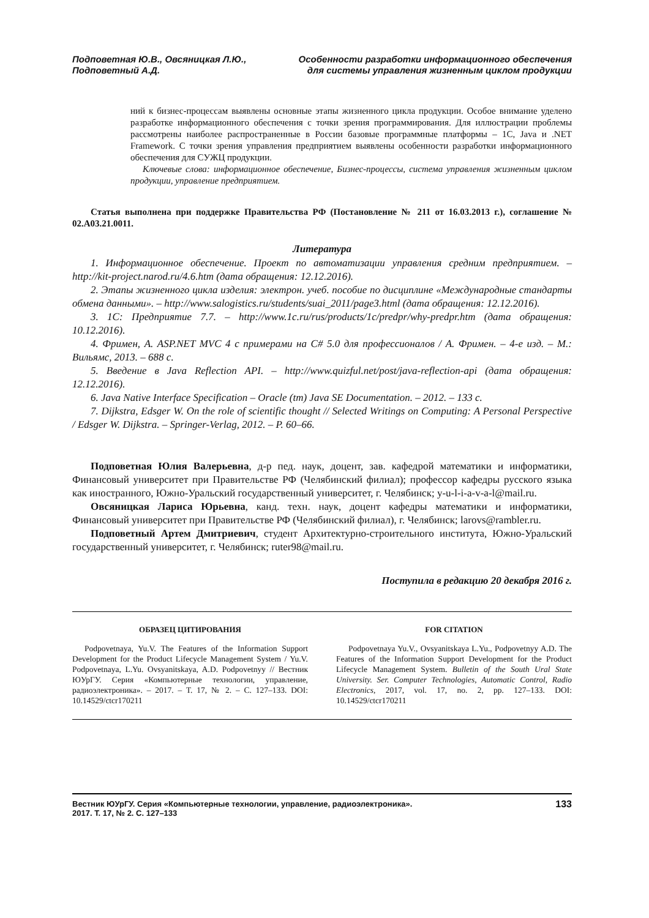Подповетная Ю.В., Овсяницкая Л.Ю.,
Подповетный А.Д.
Особенности разработки информационного обеспечения
для системы управления жизненным циклом продукции
ний к бизнес-процессам выявлены основные этапы жизненного цикла продукции. Особое внимание уделено разработке информационного обеспечения с точки зрения программирования. Для иллюстрации проблемы рассмотрены наиболее распространенные в России базовые программные платформы – 1С, Java и .NET Framework. С точки зрения управления предприятием выявлены особенности разработки информационного обеспечения для СУЖЦ продукции.
Ключевые слова: информационное обеспечение, Бизнес-процессы, система управления жизненным циклом продукции, управление предприятием.
Статья выполнена при поддержке Правительства РФ (Постановление № 211 от 16.03.2013 г.), соглашение № 02.A03.21.0011.
Литература
1. Информационное обеспечение. Проект по автоматизации управления средним предприятием. – http://kit-project.narod.ru/4.6.htm (дата обращения: 12.12.2016).
2. Этапы жизненного цикла изделия: электрон. учеб. пособие по дисциплине «Международные стандарты обмена данными». – http://www.salogistics.ru/students/suai_2011/page3.html (дата обращения: 12.12.2016).
3. 1С: Предприятие 7.7. – http://www.1c.ru/rus/products/1c/predpr/why-predpr.htm (дата обращения: 10.12.2016).
4. Фримен, А. ASP.NET MVC 4 с примерами на C# 5.0 для профессионалов / А. Фримен. – 4-е изд. – М.: Вильямс, 2013. – 688 с.
5. Введение в Java Reflection API. – http://www.quizful.net/post/java-reflection-api (дата обращения: 12.12.2016).
6. Java Native Interface Specification – Oracle (tm) Java SE Documentation. – 2012. – 133 с.
7. Dijkstra, Edsger W. On the role of scientific thought // Selected Writings on Computing: A Personal Perspective / Edsger W. Dijkstra. – Springer-Verlag, 2012. – P. 60–66.
Подповетная Юлия Валерьевна, д-р пед. наук, доцент, зав. кафедрой математики и информатики, Финансовый университет при Правительстве РФ (Челябинский филиал); профессор кафедры русского языка как иностранного, Южно-Уральский государственный университет, г. Челябинск; y-u-l-i-a-v-a-l@mail.ru.
Овсяницкая Лариса Юрьевна, канд. техн. наук, доцент кафедры математики и информатики, Финансовый университет при Правительстве РФ (Челябинский филиал), г. Челябинск; larovs@rambler.ru.
Подповетный Артем Дмитриевич, студент Архитектурно-строительного института, Южно-Уральский государственный университет, г. Челябинск; ruter98@mail.ru.
Поступила в редакцию 20 декабря 2016 г.
ОБРАЗЕЦ ЦИТИРОВАНИЯ
Podpovetnaya, Yu.V. The Features of the Information Support Development for the Product Lifecycle Management System / Yu.V. Podpovetnaya, L.Yu. Ovsyanitskaya, A.D. Podpovetnyy // Вестник ЮУрГУ. Серия «Компьютерные технологии, управление, радиоэлектроника». – 2017. – Т. 17, № 2. – С. 127–133. DOI: 10.14529/ctcr170211
FOR CITATION
Podpovetnaya Yu.V., Ovsyanitskaya L.Yu., Podpovetnyy A.D. The Features of the Information Support Development for the Product Lifecycle Management System. Bulletin of the South Ural State University. Ser. Computer Technologies, Automatic Control, Radio Electronics, 2017, vol. 17, no. 2, pp. 127–133. DOI: 10.14529/ctcr170211
Вестник ЮУрГУ. Серия «Компьютерные технологии, управление, радиоэлектроника».
2017. Т. 17, № 2. С. 127–133
133